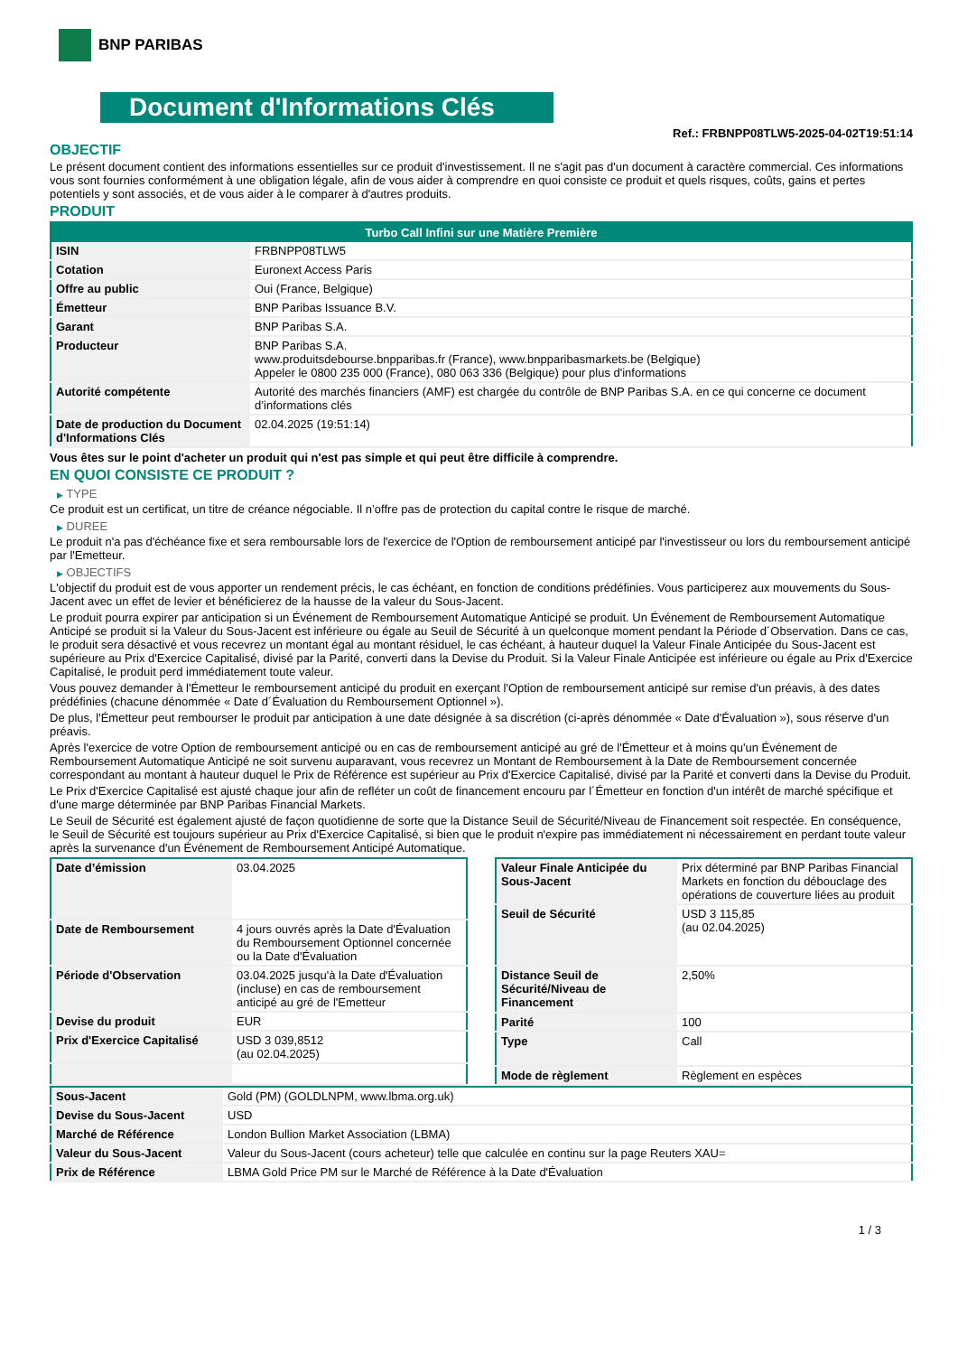BNP PARIBAS
Document d'Informations Clés
Ref.: FRBNPP08TLW5-2025-04-02T19:51:14
OBJECTIF
Le présent document contient des informations essentielles sur ce produit d'investissement. Il ne s'agit pas d'un document à caractère commercial. Ces informations vous sont fournies conformément à une obligation légale, afin de vous aider à comprendre en quoi consiste ce produit et quels risques, coûts, gains et pertes potentiels y sont associés, et de vous aider à le comparer à d'autres produits.
PRODUIT
| Turbo Call Infini sur une Matière Première | |
| --- | --- |
| ISIN | FRBNPP08TLW5 |
| Cotation | Euronext Access Paris |
| Offre au public | Oui (France, Belgique) |
| Émetteur | BNP Paribas Issuance B.V. |
| Garant | BNP Paribas S.A. |
| Producteur | BNP Paribas S.A. www.produitsdebourse.bnpparibas.fr (France), www.bnpparibasmarkets.be (Belgique) Appeler le 0800 235 000 (France), 080 063 336 (Belgique) pour plus d'informations |
| Autorité compétente | Autorité des marchés financiers (AMF) est chargée du contrôle de BNP Paribas S.A. en ce qui concerne ce document d’informations clés |
| Date de production du Document d'Informations Clés | 02.04.2025 (19:51:14) |
Vous êtes sur le point d'acheter un produit qui n'est pas simple et qui peut être difficile à comprendre.
EN QUOI CONSISTE CE PRODUIT ?
▶ TYPE
Ce produit est un certificat, un titre de créance négociable. Il n’offre pas de protection du capital contre le risque de marché.
▶ DUREE
Le produit n'a pas d'échéance fixe et sera remboursable lors de l'exercice de l'Option de remboursement anticipé par l'investisseur ou lors du remboursement anticipé par l'Emetteur.
▶ OBJECTIFS
L'objectif du produit est de vous apporter un rendement précis, le cas échéant, en fonction de conditions prédéfinies. Vous participerez aux mouvements du Sous-Jacent avec un effet de levier et bénéficierez de la hausse de la valeur du Sous-Jacent.
Le produit pourra expirer par anticipation si un Événement de Remboursement Automatique Anticipé se produit. Un Événement de Remboursement Automatique Anticipé se produit si la Valeur du Sous-Jacent est inférieure ou égale au Seuil de Sécurité à un quelconque moment pendant la Période d´Observation. Dans ce cas, le produit sera désactivé et vous recevrez un montant égal au montant résiduel, le cas échéant, à hauteur duquel la Valeur Finale Anticipée du Sous-Jacent est supérieure au Prix d'Exercice Capitalisé, divisé par la Parité, converti dans la Devise du Produit. Si la Valeur Finale Anticipée est inférieure ou égale au Prix d'Exercice Capitalisé, le produit perd immédiatement toute valeur.
Vous pouvez demander à l'Émetteur le remboursement anticipé du produit en exerçant l'Option de remboursement anticipé sur remise d'un préavis, à des dates prédéfinies (chacune dénommée « Date d´Évaluation du Remboursement Optionnel »).
De plus, l'Émetteur peut rembourser le produit par anticipation à une date désignée à sa discrétion (ci-après dénommée « Date d'Évaluation »), sous réserve d'un préavis.
Après l'exercice de votre Option de remboursement anticipé ou en cas de remboursement anticipé au gré de l'Émetteur et à moins qu'un Événement de Remboursement Automatique Anticipé ne soit survenu auparavant, vous recevrez un Montant de Remboursement à la Date de Remboursement concernée correspondant au montant à hauteur duquel le Prix de Référence est supérieur au Prix d'Exercice Capitalisé, divisé par la Parité et converti dans la Devise du Produit.
Le Prix d'Exercice Capitalisé est ajusté chaque jour afin de refléter un coût de financement encouru par l´Émetteur en fonction d'un intérêt de marché spécifique et d'une marge déterminée par BNP Paribas Financial Markets.
Le Seuil de Sécurité est également ajusté de façon quotidienne de sorte que la Distance Seuil de Sécurité/Niveau de Financement soit respectée. En conséquence, le Seuil de Sécurité est toujours supérieur au Prix d'Exercice Capitalisé, si bien que le produit n'expire pas immédiatement ni nécessairement en perdant toute valeur après la survenance d'un Événement de Remboursement Anticipé Automatique.
| Date d’émission | 03.04.2025 |
| Date de Remboursement | 4 jours ouvrés après la Date d'Évaluation du Remboursement Optionnel concernée ou la Date d'Évaluation |
| Période d'Observation | 03.04.2025 jusqu'à la Date d'Évaluation (incluse) en cas de remboursement anticipé au gré de l'Emetteur |
| Devise du produit | EUR |
| Prix d'Exercice Capitalisé | USD 3 039,8512 (au 02.04.2025) |
| Valeur Finale Anticipée du Sous-Jacent | Prix déterminé par BNP Paribas Financial Markets en fonction du débouclage des opérations de couverture liées au produit |
| Seuil de Sécurité | USD 3 115,85 (au 02.04.2025) |
| Distance Seuil de Sécurité/Niveau de Financement | 2,50% |
| Parité | 100 |
| Type | Call |
| Mode de règlement | Règlement en espèces |
| Sous-Jacent | Gold (PM) (GOLDLNPM, www.lbma.org.uk) |
| Devise du Sous-Jacent | USD |
| Marché de Référence | London Bullion Market Association (LBMA) |
| Valeur du Sous-Jacent | Valeur du Sous-Jacent (cours acheteur) telle que calculée en continu sur la page Reuters XAU= |
| Prix de Référence | LBMA Gold Price PM sur le Marché de Référence à la Date d'Évaluation |
1 / 3